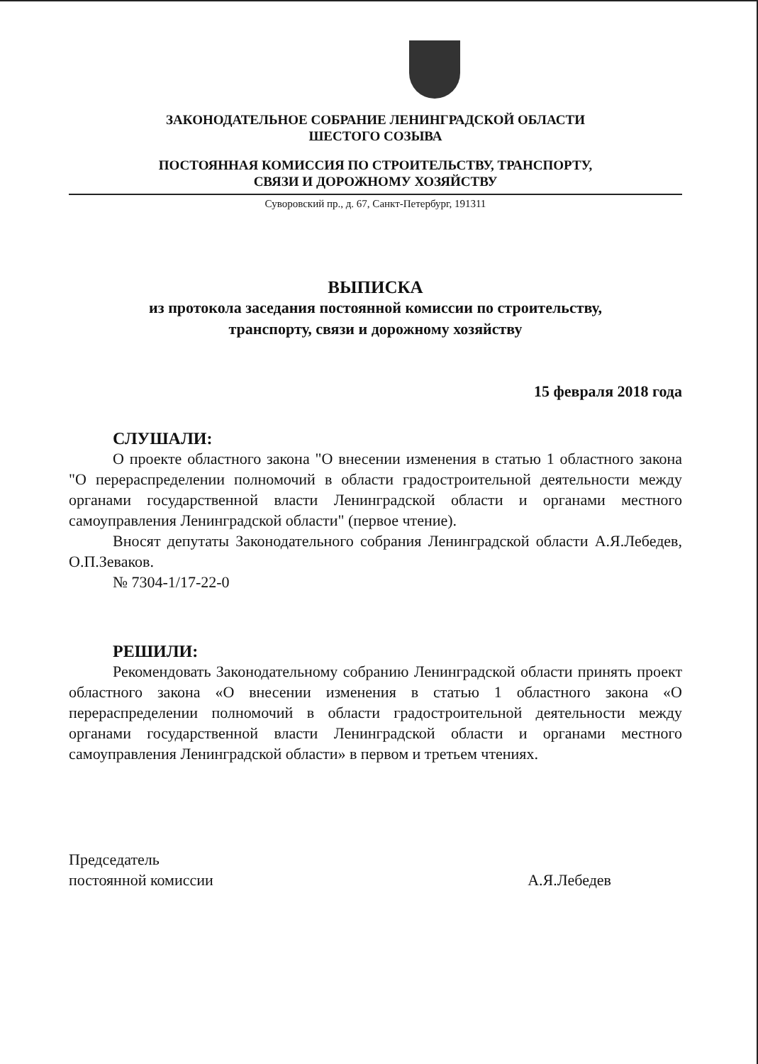ЗАКОНОДАТЕЛЬНОЕ СОБРАНИЕ ЛЕНИНГРАДСКОЙ ОБЛАСТИ
ШЕСТОГО СОЗЫВА
ПОСТОЯННАЯ КОМИССИЯ ПО СТРОИТЕЛЬСТВУ, ТРАНСПОРТУ,
СВЯЗИ И ДОРОЖНОМУ ХОЗЯЙСТВУ
Суворовский пр., д. 67, Санкт-Петербург, 191311
ВЫПИСКА
из протокола заседания постоянной комиссии по строительству,
транспорту, связи и дорожному хозяйству
15 февраля 2018 года
СЛУШАЛИ:
О проекте областного закона "О внесении изменения в статью 1 областного закона "О перераспределении полномочий в области градостроительной деятельности между органами государственной власти Ленинградской области и органами местного самоуправления Ленинградской области" (первое чтение).
Вносят депутаты Законодательного собрания Ленинградской области А.Я.Лебедев, О.П.Зеваков.
№ 7304-1/17-22-0
РЕШИЛИ:
Рекомендовать Законодательному собранию Ленинградской области принять проект областного закона «О внесении изменения в статью 1 областного закона «О перераспределении полномочий в области градостроительной деятельности между органами государственной власти Ленинградской области и органами местного самоуправления Ленинградской области» в первом и третьем чтениях.
Председатель
постоянной комиссии
А.Я.Лебедев